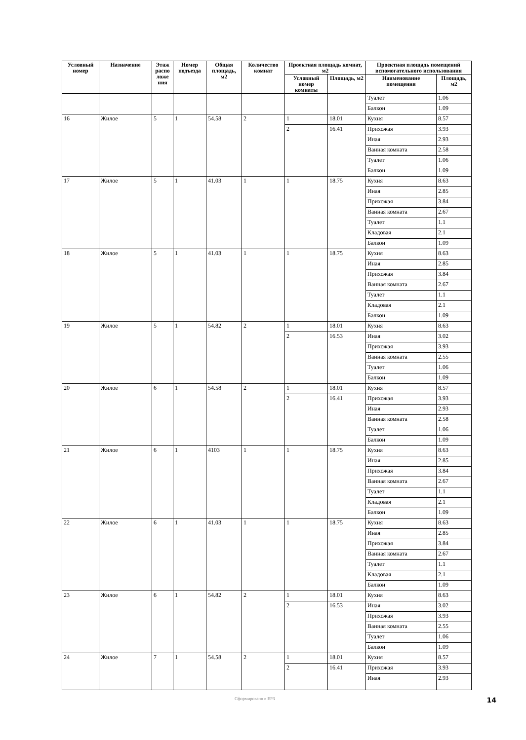| Условный номер | Назначение | Этаж распо ложе ния | Номер подъезда | Общая площадь, м2 | Количество комнат | Проектная площадь комнат, м2 | | Проектная площадь помещений вспомогательного использования | |
| --- | --- | --- | --- | --- | --- | --- | --- | --- | --- |
| | | | | | | Условный номер комнаты | Площадь, м2 | Наименование помещения | Площадь, м2 |
| | | | | | | | | Туалет | 1.06 |
| | | | | | | | | Балкон | 1.09 |
| 16 | Жилое | 5 | 1 | 54.58 | 2 | 1 | 18.01 | Кухня | 8.57 |
| | | | | | | 2 | 16.41 | Прихожая | 3.93 |
| | | | | | | | | Иная | 2.93 |
| | | | | | | | | Ванная комната | 2.58 |
| | | | | | | | | Туалет | 1.06 |
| | | | | | | | | Балкон | 1.09 |
| 17 | Жилое | 5 | 1 | 41.03 | 1 | 1 | 18.75 | Кухня | 8.63 |
| | | | | | | | | Иная | 2.85 |
| | | | | | | | | Прихожая | 3.84 |
| | | | | | | | | Ванная комната | 2.67 |
| | | | | | | | | Туалет | 1.1 |
| | | | | | | | | Кладовая | 2.1 |
| | | | | | | | | Балкон | 1.09 |
| 18 | Жилое | 5 | 1 | 41.03 | 1 | 1 | 18.75 | Кухня | 8.63 |
| | | | | | | | | Иная | 2.85 |
| | | | | | | | | Прихожая | 3.84 |
| | | | | | | | | Ванная комната | 2.67 |
| | | | | | | | | Туалет | 1.1 |
| | | | | | | | | Кладовая | 2.1 |
| | | | | | | | | Балкон | 1.09 |
| 19 | Жилое | 5 | 1 | 54.82 | 2 | 1 | 18.01 | Кухня | 8.63 |
| | | | | | | 2 | 16.53 | Иная | 3.02 |
| | | | | | | | | Прихожая | 3.93 |
| | | | | | | | | Ванная комната | 2.55 |
| | | | | | | | | Туалет | 1.06 |
| | | | | | | | | Балкон | 1.09 |
| 20 | Жилое | 6 | 1 | 54.58 | 2 | 1 | 18.01 | Кухня | 8.57 |
| | | | | | | 2 | 16.41 | Прихожая | 3.93 |
| | | | | | | | | Иная | 2.93 |
| | | | | | | | | Ванная комната | 2.58 |
| | | | | | | | | Туалет | 1.06 |
| | | | | | | | | Балкон | 1.09 |
| 21 | Жилое | 6 | 1 | 4103 | 1 | 1 | 18.75 | Кухня | 8.63 |
| | | | | | | | | Иная | 2.85 |
| | | | | | | | | Прихожая | 3.84 |
| | | | | | | | | Ванная комната | 2.67 |
| | | | | | | | | Туалет | 1.1 |
| | | | | | | | | Кладовая | 2.1 |
| | | | | | | | | Балкон | 1.09 |
| 22 | Жилое | 6 | 1 | 41.03 | 1 | 1 | 18.75 | Кухня | 8.63 |
| | | | | | | | | Иная | 2.85 |
| | | | | | | | | Прихожая | 3.84 |
| | | | | | | | | Ванная комната | 2.67 |
| | | | | | | | | Туалет | 1.1 |
| | | | | | | | | Кладовая | 2.1 |
| | | | | | | | | Балкон | 1.09 |
| 23 | Жилое | 6 | 1 | 54.82 | 2 | 1 | 18.01 | Кухня | 8.63 |
| | | | | | | 2 | 16.53 | Иная | 3.02 |
| | | | | | | | | Прихожая | 3.93 |
| | | | | | | | | Ванная комната | 2.55 |
| | | | | | | | | Туалет | 1.06 |
| | | | | | | | | Балкон | 1.09 |
| 24 | Жилое | 7 | 1 | 54.58 | 2 | 1 | 18.01 | Кухня | 8.57 |
| | | | | | | 2 | 16.41 | Прихожая | 3.93 |
| | | | | | | | | Иная | 2.93 |
Сформировано в ЕРЗ 14